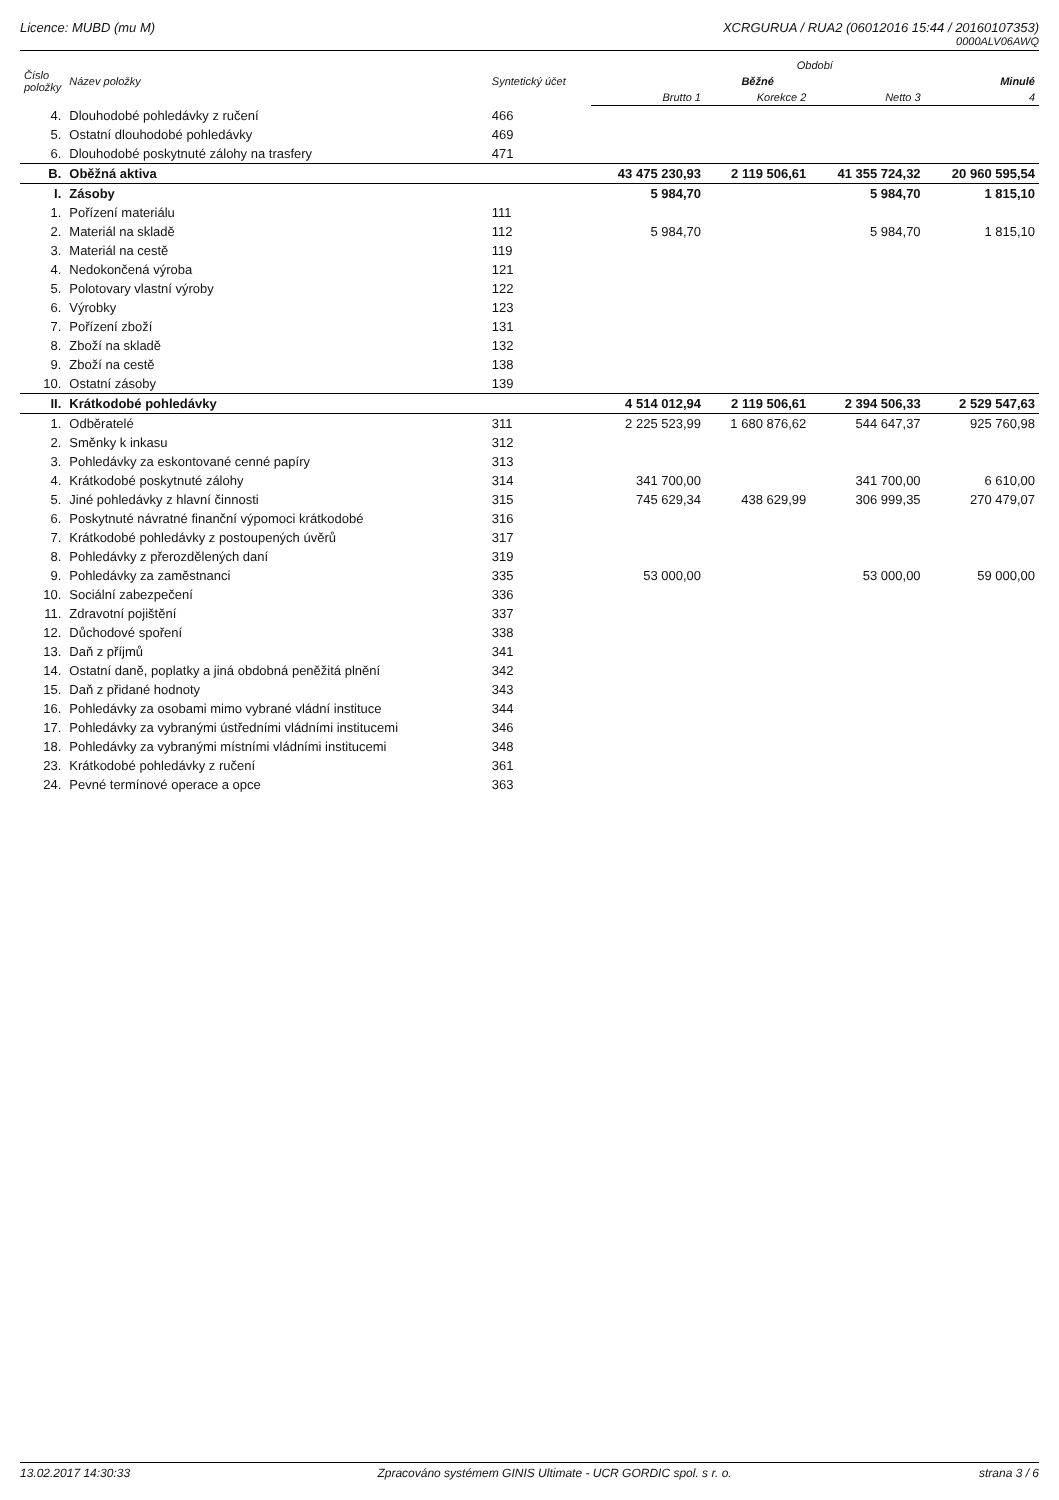Licence: MUBD (mu M) XCRGURUA / RUA2 (06012016 15:44 / 20160107353)
0000ALV06AWQ
| Číslo položky | Název položky | Syntetický účet | Období | | | |
| --- | --- | --- | --- | --- | --- | --- |
| | | | Běžné | | | Minulé |
| | | | Brutto 1 | Korekce 2 | Netto 3 | 4 |
| 4. | Dlouhodobé pohledávky z ručení | 466 | | | | |
| 5. | Ostatní dlouhodobé pohledávky | 469 | | | | |
| 6. | Dlouhodobé poskytnuté zálohy na trasfery | 471 | | | | |
| B. | Oběžná aktiva | | 43 475 230,93 | 2 119 506,61 | 41 355 724,32 | 20 960 595,54 |
| I. | Zásoby | | 5 984,70 | | 5 984,70 | 1 815,10 |
| 1. | Pořízení materiálu | 111 | | | | |
| 2. | Materiál na skladě | 112 | 5 984,70 | | 5 984,70 | 1 815,10 |
| 3. | Materiál na cestě | 119 | | | | |
| 4. | Nedokončená výroba | 121 | | | | |
| 5. | Polotovary vlastní výroby | 122 | | | | |
| 6. | Výrobky | 123 | | | | |
| 7. | Pořízení zboží | 131 | | | | |
| 8. | Zboží na skladě | 132 | | | | |
| 9. | Zboží na cestě | 138 | | | | |
| 10. | Ostatní zásoby | 139 | | | | |
| II. | Krátkodobé pohledávky | | 4 514 012,94 | 2 119 506,61 | 2 394 506,33 | 2 529 547,63 |
| 1. | Odběratelé | 311 | 2 225 523,99 | 1 680 876,62 | 544 647,37 | 925 760,98 |
| 2. | Směnky k inkasu | 312 | | | | |
| 3. | Pohledávky za eskontované cenné papíry | 313 | | | | |
| 4. | Krátkodobé poskytnuté zálohy | 314 | 341 700,00 | | 341 700,00 | 6 610,00 |
| 5. | Jiné pohledávky z hlavní činnosti | 315 | 745 629,34 | 438 629,99 | 306 999,35 | 270 479,07 |
| 6. | Poskytnuté návratné finanční výpomoci krátkodobé | 316 | | | | |
| 7. | Krátkodobé pohledávky z postoupených úvěrů | 317 | | | | |
| 8. | Pohledávky z přerozdělených daní | 319 | | | | |
| 9. | Pohledávky za zaměstnanci | 335 | 53 000,00 | | 53 000,00 | 59 000,00 |
| 10. | Sociální zabezpečení | 336 | | | | |
| 11. | Zdravotní pojištění | 337 | | | | |
| 12. | Důchodové spoření | 338 | | | | |
| 13. | Daň z příjmů | 341 | | | | |
| 14. | Ostatní daně, poplatky a jiná obdobná peněžitá plnění | 342 | | | | |
| 15. | Daň z přidané hodnoty | 343 | | | | |
| 16. | Pohledávky za osobami mimo vybrané vládní instituce | 344 | | | | |
| 17. | Pohledávky za vybranými ústředními vládními institucemi | 346 | | | | |
| 18. | Pohledávky za vybranými místními vládními institucemi | 348 | | | | |
| 23. | Krátkodobé pohledávky z ručení | 361 | | | | |
| 24. | Pevné termínové operace a opce | 363 | | | | |
13.02.2017 14:30:33 Zpracováno systémem GINIS Ultimate - UCR GORDIC spol. s r. o. strana 3 / 6